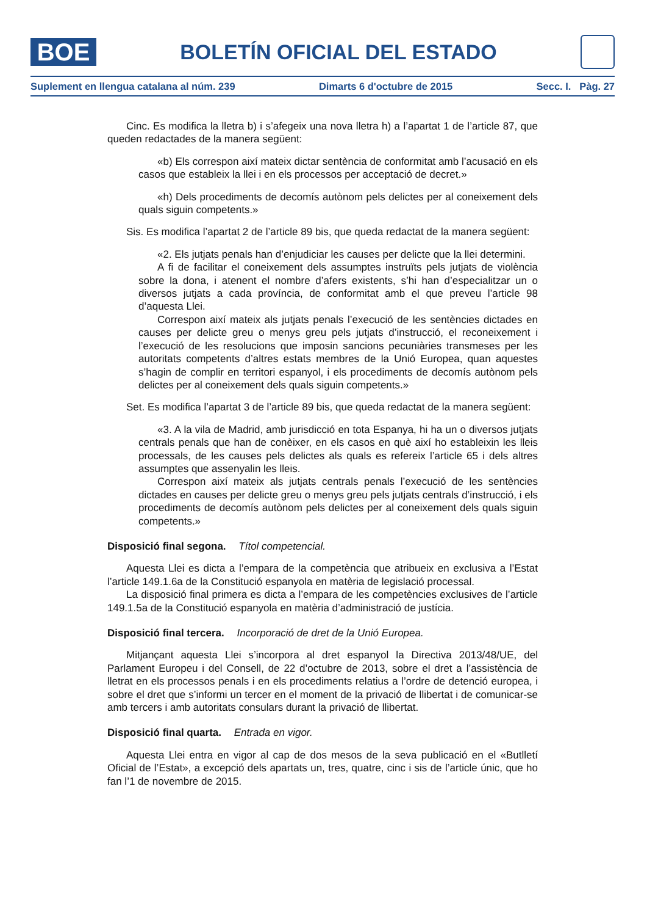BOE
BOLETÍN OFICIAL DEL ESTADO
Suplement en llengua catalana al núm. 239 Dimarts 6 d'octubre de 2015 Secc. I. Pàg. 27
Cinc. Es modifica la lletra b) i s’afegeix una nova lletra h) a l’apartat 1 de l’article 87, que queden redactades de la manera següent:
«b) Els correspon així mateix dictar sentència de conformitat amb l’acusació en els casos que estableix la llei i en els processos per acceptació de decret.»
«h) Dels procediments de decomís autònom pels delictes per al coneixement dels quals siguin competents.»
Sis. Es modifica l’apartat 2 de l’article 89 bis, que queda redactat de la manera següent:
«2. Els jutjats penals han d’enjudiciar les causes per delicte que la llei determini.
A fi de facilitar el coneixement dels assumptes instruïts pels jutjats de violència sobre la dona, i atenent el nombre d’afers existents, s’hi han d’especialitzar un o diversos jutjats a cada província, de conformitat amb el que preveu l’article 98 d’aquesta Llei.
Correspon així mateix als jutjats penals l’execució de les sentències dictades en causes per delicte greu o menys greu pels jutjats d’instrucció, el reconeixement i l’execució de les resolucions que imposin sancions pecuniàries transmeses per les autoritats competents d’altres estats membres de la Unió Europea, quan aquestes s’hagin de complir en territori espanyol, i els procediments de decomís autònom pels delictes per al coneixement dels quals siguin competents.»
Set. Es modifica l’apartat 3 de l’article 89 bis, que queda redactat de la manera següent:
«3. A la vila de Madrid, amb jurisdicció en tota Espanya, hi ha un o diversos jutjats centrals penals que han de conèixer, en els casos en què així ho estableixin les lleis processals, de les causes pels delictes als quals es refereix l’article 65 i dels altres assumptes que assenyalin les lleis.
Correspon així mateix als jutjats centrals penals l’execució de les sentències dictades en causes per delicte greu o menys greu pels jutjats centrals d’instrucció, i els procediments de decomís autònom pels delictes per al coneixement dels quals siguin competents.»
Disposició final segona. Títol competencial.
Aquesta Llei es dicta a l’empara de la competència que atribueix en exclusiva a l’Estat l’article 149.1.6a de la Constitució espanyola en matèria de legislació processal.
La disposició final primera es dicta a l’empara de les competències exclusives de l’article 149.1.5a de la Constitució espanyola en matèria d’administració de justícia.
Disposició final tercera. Incorporació de dret de la Unió Europea.
Mitjançant aquesta Llei s’incorpora al dret espanyol la Directiva 2013/48/UE, del Parlament Europeu i del Consell, de 22 d’octubre de 2013, sobre el dret a l’assistència de lletrat en els processos penals i en els procediments relatius a l’ordre de detenció europea, i sobre el dret que s’informi un tercer en el moment de la privació de llibertat i de comunicar-se amb tercers i amb autoritats consulars durant la privació de llibertat.
Disposició final quarta. Entrada en vigor.
Aquesta Llei entra en vigor al cap de dos mesos de la seva publicació en el «Butlletí Oficial de l’Estat», a excepció dels apartats un, tres, quatre, cinc i sis de l’article únic, que ho fan l’1 de novembre de 2015.